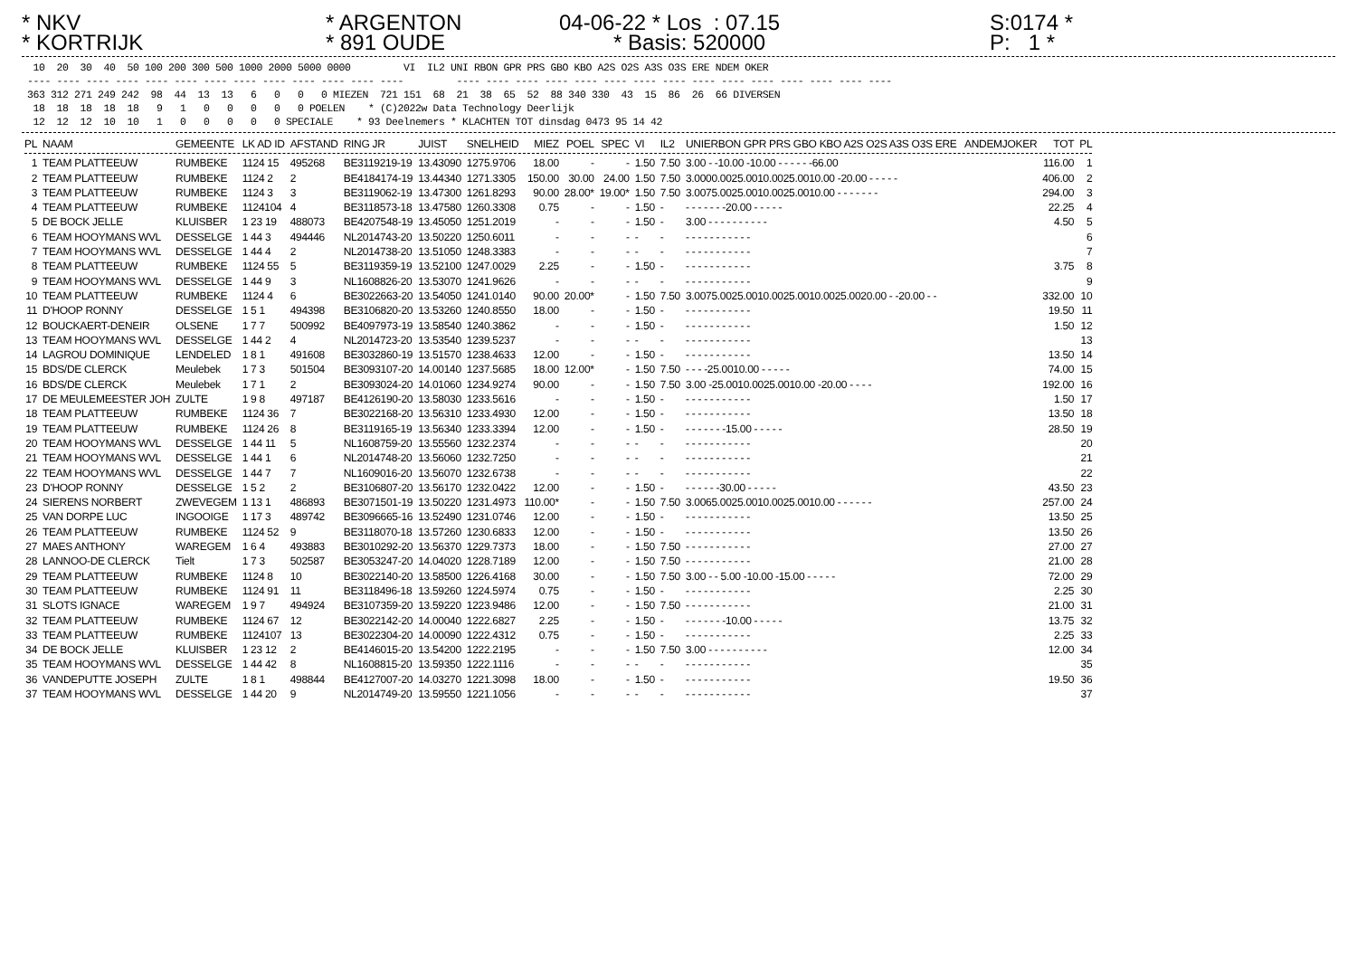* NKV * KORTRIJK
* ARGENTON * 891 OUDE
04-06-22 * Los : 07.15 * Basis: 520000
S:0174 * P: 1 *
10 20 30 40 50 100 200 300 500 1000 2000 5000 0000 VI IL2 UNI RBON GPR PRS GBO KBO A2S O2S A3S O3S ERE NDEM OKER ---- ---- ---- ---- ---- ---- ---- ---- ---- ---- ---- ---- ---- ---- ---- ---- ---- ---- ---- ---- ---- ---- ---- ---- ---- ---- ---- ---- 363 312 271 249 242 98 44 13 13 6 0 0 0 MIEZEN 721 151 68 21 38 65 52 88 340 330 43 15 86 26 66 DIVERSEN 18 18 18 18 18 9 1 0 0 0 0 0 POELEN * (C)2022w Data Technology Deerlijk 12 12 12 10 10 1 0 0 0 0 0 SPECIALE * 93 Deelnemers * KLACHTEN TOT dinsdag 0473 95 14 42
| PL | NAAM | GEMEENTE | LK AD ID | AFSTAND | RING JR | JUIST | SNELHEID | MIEZ | POEL | SPEC | VI | IL2 | UNIERBON GPR PRS GBO KBO A2S O2S A3S O3S ERE ANDEMJOKER | TOT | PL |
| --- | --- | --- | --- | --- | --- | --- | --- | --- | --- | --- | --- | --- | --- | --- | --- |
| 1 | TEAM PLATTEEUW | RUMBEKE | 1124 15 | 495268 | BE3119219-19 | 13.43090 | 1275.9706 | 18.00 | - | - | 1.50 | 7.50 | 3.00 - -10.00 -10.00 - - - - - -66.00 | 116.00 | 1 |
| 2 | TEAM PLATTEEUW | RUMBEKE | 1124 2 | 2 | BE4184174-19 | 13.44340 | 1271.3305 | 150.00 | 30.00 | 24.00 | 1.50 | 7.50 | 3.0000.0025.0010.0025.0010.00 -20.00 - - - - - | 406.00 | 2 |
| 3 | TEAM PLATTEEUW | RUMBEKE | 1124 3 | 3 | BE3119062-19 | 13.47300 | 1261.8293 | 90.00 | 28.00* | 19.00* | 1.50 | 7.50 | 3.0075.0025.0010.0025.0010.00 - - - - - - - | 294.00 | 3 |
| 4 | TEAM PLATTEEUW | RUMBEKE | 1124104 | 4 | BE3118573-18 | 13.47580 | 1260.3308 | 0.75 | - | - | 1.50 | - | - - - - - - -20.00 - - - - - | 22.25 | 4 |
| 5 | DE BOCK JELLE | KLUISBER | 1 23 19 | 488073 | BE4207548-19 | 13.45050 | 1251.2019 | - | - | - | 1.50 | - | 3.00 - - - - - - - - - - | 4.50 | 5 |
| 6 | TEAM HOOYMANS WVL | DESSELGE | 1 44 3 | 494446 | NL2014743-20 | 13.50220 | 1250.6011 | - | - | - | - | - | - - - - - - - - - - - | | 6 |
| 7 | TEAM HOOYMANS WVL | DESSELGE | 1 44 4 | 2 | NL2014738-20 | 13.51050 | 1248.3383 | - | - | - | - | - | - - - - - - - - - - - | | 7 |
| 8 | TEAM PLATTEEUW | RUMBEKE | 1124 55 | 5 | BE3119359-19 | 13.52100 | 1247.0029 | 2.25 | - | - | 1.50 | - | - - - - - - - - - - - | 3.75 | 8 |
| 9 | TEAM HOOYMANS WVL | DESSELGE | 1 44 9 | 3 | NL1608826-20 | 13.53070 | 1241.9626 | - | - | - | - | - | - - - - - - - - - - - | | 9 |
| 10 | TEAM PLATTEEUW | RUMBEKE | 1124 4 | 6 | BE3022663-20 | 13.54050 | 1241.0140 | 90.00 | 20.00* | - | 1.50 | 7.50 | 3.0075.0025.0010.0025.0010.0025.0020.00 - -20.00 - - | 332.00 | 10 |
| 11 | D'HOOP RONNY | DESSELGE | 1 5 1 | 494398 | BE3106820-20 | 13.53260 | 1240.8550 | 18.00 | - | - | 1.50 | - | - - - - - - - - - - - | 19.50 | 11 |
| 12 | BOUCKAERT-DENEIR | OLSENE | 1 7 7 | 500992 | BE4097973-19 | 13.58540 | 1240.3862 | - | - | - | 1.50 | - | - - - - - - - - - - - | 1.50 | 12 |
| 13 | TEAM HOOYMANS WVL | DESSELGE | 1 44 2 | 4 | NL2014723-20 | 13.53540 | 1239.5237 | - | - | - | - | - | - - - - - - - - - - - | | 13 |
| 14 | LAGROU DOMINIQUE | LENDELED | 1 8 1 | 491608 | BE3032860-19 | 13.51570 | 1238.4633 | 12.00 | - | - | 1.50 | - | - - - - - - - - - - - | 13.50 | 14 |
| 15 | BDS/DE CLERCK | Meulebek | 1 7 3 | 501504 | BE3093107-20 | 14.00140 | 1237.5685 | 18.00 | 12.00* | - | 1.50 | 7.50 | - - - -25.0010.00 - - - - - | 74.00 | 15 |
| 16 | BDS/DE CLERCK | Meulebek | 1 7 1 | 2 | BE3093024-20 | 14.01060 | 1234.9274 | 90.00 | - | - | 1.50 | 7.50 | 3.00 -25.0010.0025.0010.00 -20.00 - - - - | 192.00 | 16 |
| 17 | DE MEULEMEESTER JOH | ZULTE | 1 9 8 | 497187 | BE4126190-20 | 13.58030 | 1233.5616 | - | - | - | 1.50 | - | - - - - - - - - - - - | 1.50 | 17 |
| 18 | TEAM PLATTEEUW | RUMBEKE | 1124 36 | 7 | BE3022168-20 | 13.56310 | 1233.4930 | 12.00 | - | - | 1.50 | - | - - - - - - - - - - - | 13.50 | 18 |
| 19 | TEAM PLATTEEUW | RUMBEKE | 1124 26 | 8 | BE3119165-19 | 13.56340 | 1233.3394 | 12.00 | - | - | 1.50 | - | - - - - - - -15.00 - - - - - | 28.50 | 19 |
| 20 | TEAM HOOYMANS WVL | DESSELGE | 1 44 11 | 5 | NL1608759-20 | 13.55560 | 1232.2374 | - | - | - | - | - | - - - - - - - - - - - | | 20 |
| 21 | TEAM HOOYMANS WVL | DESSELGE | 1 44 1 | 6 | NL2014748-20 | 13.56060 | 1232.7250 | - | - | - | - | - | - - - - - - - - - - - | | 21 |
| 22 | TEAM HOOYMANS WVL | DESSELGE | 1 44 7 | 7 | NL1609016-20 | 13.56070 | 1232.6738 | - | - | - | - | - | - - - - - - - - - - - | | 22 |
| 23 | D'HOOP RONNY | DESSELGE | 1 5 2 | 2 | BE3106807-20 | 13.56170 | 1232.0422 | 12.00 | - | - | 1.50 | - | - - - - - -30.00 - - - - - | 43.50 | 23 |
| 24 | SIERENS NORBERT | ZWEVEGEM | 1 13 1 | 486893 | BE3071501-19 | 13.50220 | 1231.4973 | 110.00* | - | - | 1.50 | 7.50 | 3.0065.0025.0010.0025.0010.00 - - - - - - | 257.00 | 24 |
| 25 | VAN DORPE LUC | INGOOIGE | 1 17 3 | 489742 | BE3096665-16 | 13.52490 | 1231.0746 | 12.00 | - | - | 1.50 | - | - - - - - - - - - - - | 13.50 | 25 |
| 26 | TEAM PLATTEEUW | RUMBEKE | 1124 52 | 9 | BE3118070-18 | 13.57260 | 1230.6833 | 12.00 | - | - | 1.50 | - | - - - - - - - - - - - | 13.50 | 26 |
| 27 | MAES ANTHONY | WAREGEM | 1 6 4 | 493883 | BE3010292-20 | 13.56370 | 1229.7373 | 18.00 | - | - | 1.50 | 7.50 | - - - - - - - - - - - | 27.00 | 27 |
| 28 | LANNOO-DE CLERCK | Tielt | 1 7 3 | 502587 | BE3053247-20 | 14.04020 | 1228.7189 | 12.00 | - | - | 1.50 | 7.50 | - - - - - - - - - - - | 21.00 | 28 |
| 29 | TEAM PLATTEEUW | RUMBEKE | 1124 8 | 10 | BE3022140-20 | 13.58500 | 1226.4168 | 30.00 | - | - | 1.50 | 7.50 | 3.00 - - 5.00 -10.00 -15.00 - - - - - | 72.00 | 29 |
| 30 | TEAM PLATTEEUW | RUMBEKE | 1124 91 | 11 | BE3118496-18 | 13.59260 | 1224.5974 | 0.75 | - | - | 1.50 | - | - - - - - - - - - - - | 2.25 | 30 |
| 31 | SLOTS IGNACE | WAREGEM | 1 9 7 | 494924 | BE3107359-20 | 13.59220 | 1223.9486 | 12.00 | - | - | 1.50 | 7.50 | - - - - - - - - - - - | 21.00 | 31 |
| 32 | TEAM PLATTEEUW | RUMBEKE | 1124 67 | 12 | BE3022142-20 | 14.00040 | 1222.6827 | 2.25 | - | - | 1.50 | - | - - - - - - -10.00 - - - - - | 13.75 | 32 |
| 33 | TEAM PLATTEEUW | RUMBEKE | 1124107 | 13 | BE3022304-20 | 14.00090 | 1222.4312 | 0.75 | - | - | 1.50 | - | - - - - - - - - - - - | 2.25 | 33 |
| 34 | DE BOCK JELLE | KLUISBER | 1 23 12 | 2 | BE4146015-20 | 13.54200 | 1222.2195 | - | - | - | 1.50 | 7.50 | 3.00 - - - - - - - - - - | 12.00 | 34 |
| 35 | TEAM HOOYMANS WVL | DESSELGE | 1 44 42 | 8 | NL1608815-20 | 13.59350 | 1222.1116 | - | - | - | - | - | - - - - - - - - - - - | | 35 |
| 36 | VANDEPUTTE JOSEPH | ZULTE | 1 8 1 | 498844 | BE4127007-20 | 14.03270 | 1221.3098 | 18.00 | - | - | 1.50 | - | - - - - - - - - - - - | 19.50 | 36 |
| 37 | TEAM HOOYMANS WVL | DESSELGE | 1 44 20 | 9 | NL2014749-20 | 13.59550 | 1221.1056 | - | - | - | - | - | - - - - - - - - - - - | | 37 |